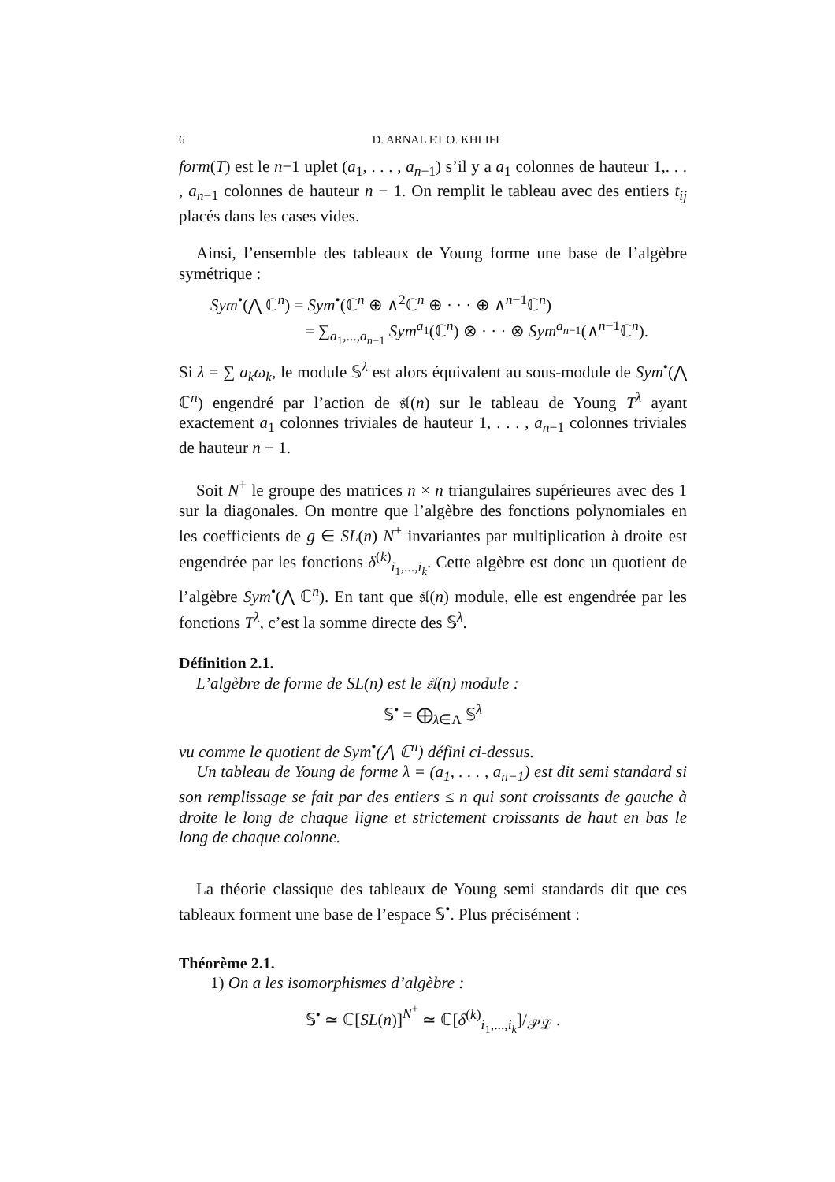6 D. ARNAL ET O. KHLIFI
form(T) est le n−1 uplet (a<sub>1</sub>, . . . , a<sub>n−1</sub>) s’il y a a<sub>1</sub> colonnes de hauteur 1,. . . , a<sub>n−1</sub> colonnes de hauteur n − 1. On remplit le tableau avec des entiers t<sub>ij</sub> placés dans les cases vides.
Ainsi, l’ensemble des tableaux de Young forme une base de l’algèbre symétrique :
Sym<sup>•</sup>(⋀ ℂ<sup>n</sup>) = Sym<sup>•</sup>(ℂ<sup>n</sup> ⊕ ∧<sup>2</sup>ℂ<sup>n</sup> ⊕ · · · ⊕ ∧<sup>n−1</sup>ℂ<sup>n</sup>)
= ∑<sub>a<sub>1</sub>,...,a<sub>n−1</sub></sub> Sym<sup>a<sub>1</sub></sup>(ℂ<sup>n</sup>) ⊗ · · · ⊗ Sym<sup>a<sub>n−1</sub></sup>(∧<sup>n−1</sup>ℂ<sup>n</sup>).
Si λ = ∑ a<sub>k</sub>ω<sub>k</sub>, le module 𝕊<sup>λ</sup> est alors équivalent au sous-module de Sym<sup>•</sup>(⋀ ℂ<sup>n</sup>) engendré par l’action de 𝔰𝔩(n) sur le tableau de Young T<sup>λ</sup> ayant exactement a<sub>1</sub> colonnes triviales de hauteur 1, . . . , a<sub>n−1</sub> colonnes triviales de hauteur n − 1.
Soit N<sup>+</sup> le groupe des matrices n × n triangulaires supérieures avec des 1 sur la diagonales. On montre que l’algèbre des fonctions polynomiales en les coefficients de g ∈ SL(n) N<sup>+</sup> invariantes par multiplication à droite est engendrée par les fonctions δ<sup>(k)</sup><sub>i<sub>1</sub>,...,i<sub>k</sub></sub>. Cette algèbre est donc un quotient de l’algèbre Sym<sup>•</sup>(⋀ ℂ<sup>n</sup>). En tant que 𝔰𝔩(n) module, elle est engendrée par les fonctions T<sup>λ</sup>, c’est la somme directe des 𝕊<sup>λ</sup>.
Définition 2.1.
L’algèbre de forme de SL(n) est le 𝔰𝔩(n) module :
𝕊<sup>•</sup> = ⨁<sub>λ∈Λ</sub> 𝕊<sup>λ</sup>
vu comme le quotient de Sym<sup>•</sup>(⋀ ℂ<sup>n</sup>) défini ci-dessus.
Un tableau de Young de forme λ = (a<sub>1</sub>, . . . , a<sub>n−1</sub>) est dit semi standard si son remplissage se fait par des entiers ≤ n qui sont croissants de gauche à droite le long de chaque ligne et strictement croissants de haut en bas le long de chaque colonne.
La théorie classique des tableaux de Young semi standards dit que ces tableaux forment une base de l’espace 𝕊<sup>•</sup>. Plus précisément :
Théorème 2.1.
1) On a les isomorphismes d’algèbre :
𝕊<sup>•</sup> ≃ ℂ[SL(n)]<sup>N<sup>+</sup></sup> ≃ ℂ[δ<sup>(k)</sup><sub>i<sub>1</sub>,...,i<sub>k</sub></sub>]/<sub>𝒫ℒ</sub> .